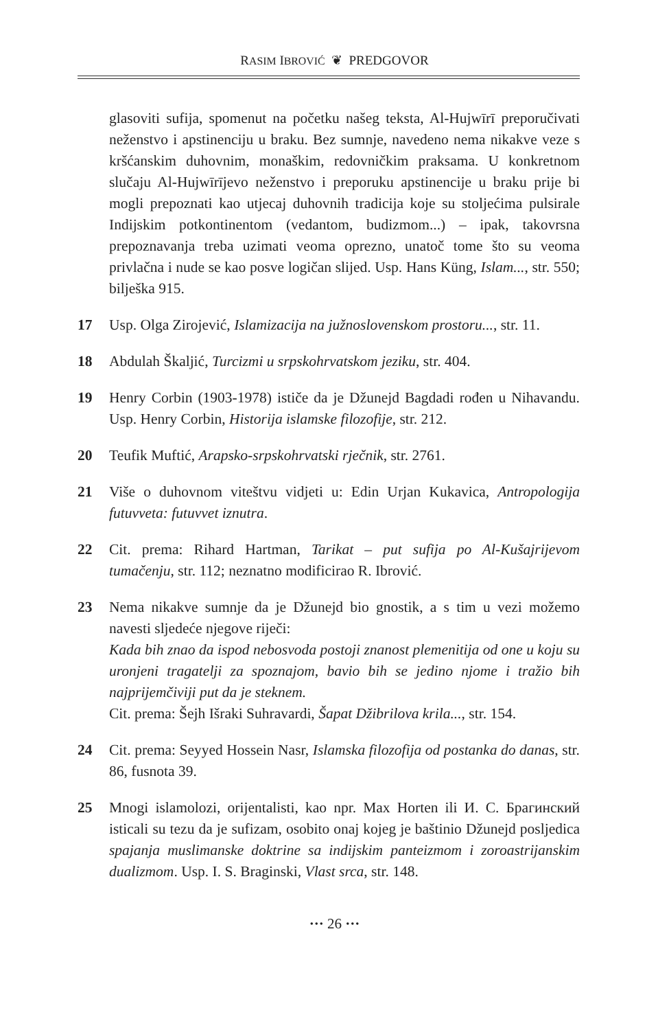RASIM IBROVIĆ ❦ PREDGOVOR
glasoviti sufija, spomenut na početku našeg teksta, Al-Hujwīrī preporučivati neženstvo i apstinenciju u braku. Bez sumnje, navedeno nema nikakve veze s kršćanskim duhovnim, monaškim, redovničkim praksama. U konkretnom slučaju Al-Hujwīrījevo neženstvo i preporuku apstinencije u braku prije bi mogli prepoznati kao utjecaj duhovnih tradicija koje su stoljećima pulsirale Indijskim potkontinentom (vedantom, budizmom...) – ipak, takovrsna prepoznavanja treba uzimati veoma oprezno, unatoč tome što su veoma privlačna i nude se kao posve logičan slijed. Usp. Hans Küng, Islam..., str. 550; bilješka 915.
17 Usp. Olga Zirojević, Islamizacija na južnoslovenskom prostoru..., str. 11.
18 Abdulah Škaljić, Turcizmi u srpskohrvatskom jeziku, str. 404.
19 Henry Corbin (1903-1978) ističe da je Džunejd Bagdadi rođen u Nihavandu. Usp. Henry Corbin, Historija islamske filozofije, str. 212.
20 Teufik Muftić, Arapsko-srpskohrvatski rječnik, str. 2761.
21 Više o duhovnom viteštvu vidjeti u: Edin Urjan Kukavica, Antropologija futuvveta: futuvvet iznutra.
22 Cit. prema: Rihard Hartman, Tarikat – put sufija po Al-Kušajrijevom tumačenju, str. 112; neznatno modificirao R. Ibrović.
23 Nema nikakve sumnje da je Džunejd bio gnostik, a s tim u vezi možemo navesti sljedeće njegove riječi:
Kada bih znao da ispod nebosvoda postoji znanost plemenitija od one u koju su uronjeni tragatelji za spoznajom, bavio bih se jedino njome i tražio bih najprijemčiviji put da je steknem.
Cit. prema: Šejh Išraki Suhravardi, Šapat Džibrilova krila..., str. 154.
24 Cit. prema: Seyyed Hossein Nasr, Islamska filozofija od postanka do danas, str. 86, fusnota 39.
25 Mnogi islamolozi, orijentalisti, kao npr. Max Horten ili И. С. Брагинский isticali su tezu da je sufizam, osobito onaj kojeg je baštinio Džunejd posljedica spajanja muslimanske doktrine sa indijskim panteizmom i zoroastrijanskim dualizmom. Usp. I. S. Braginski, Vlast srca, str. 148.
··· 26 ···